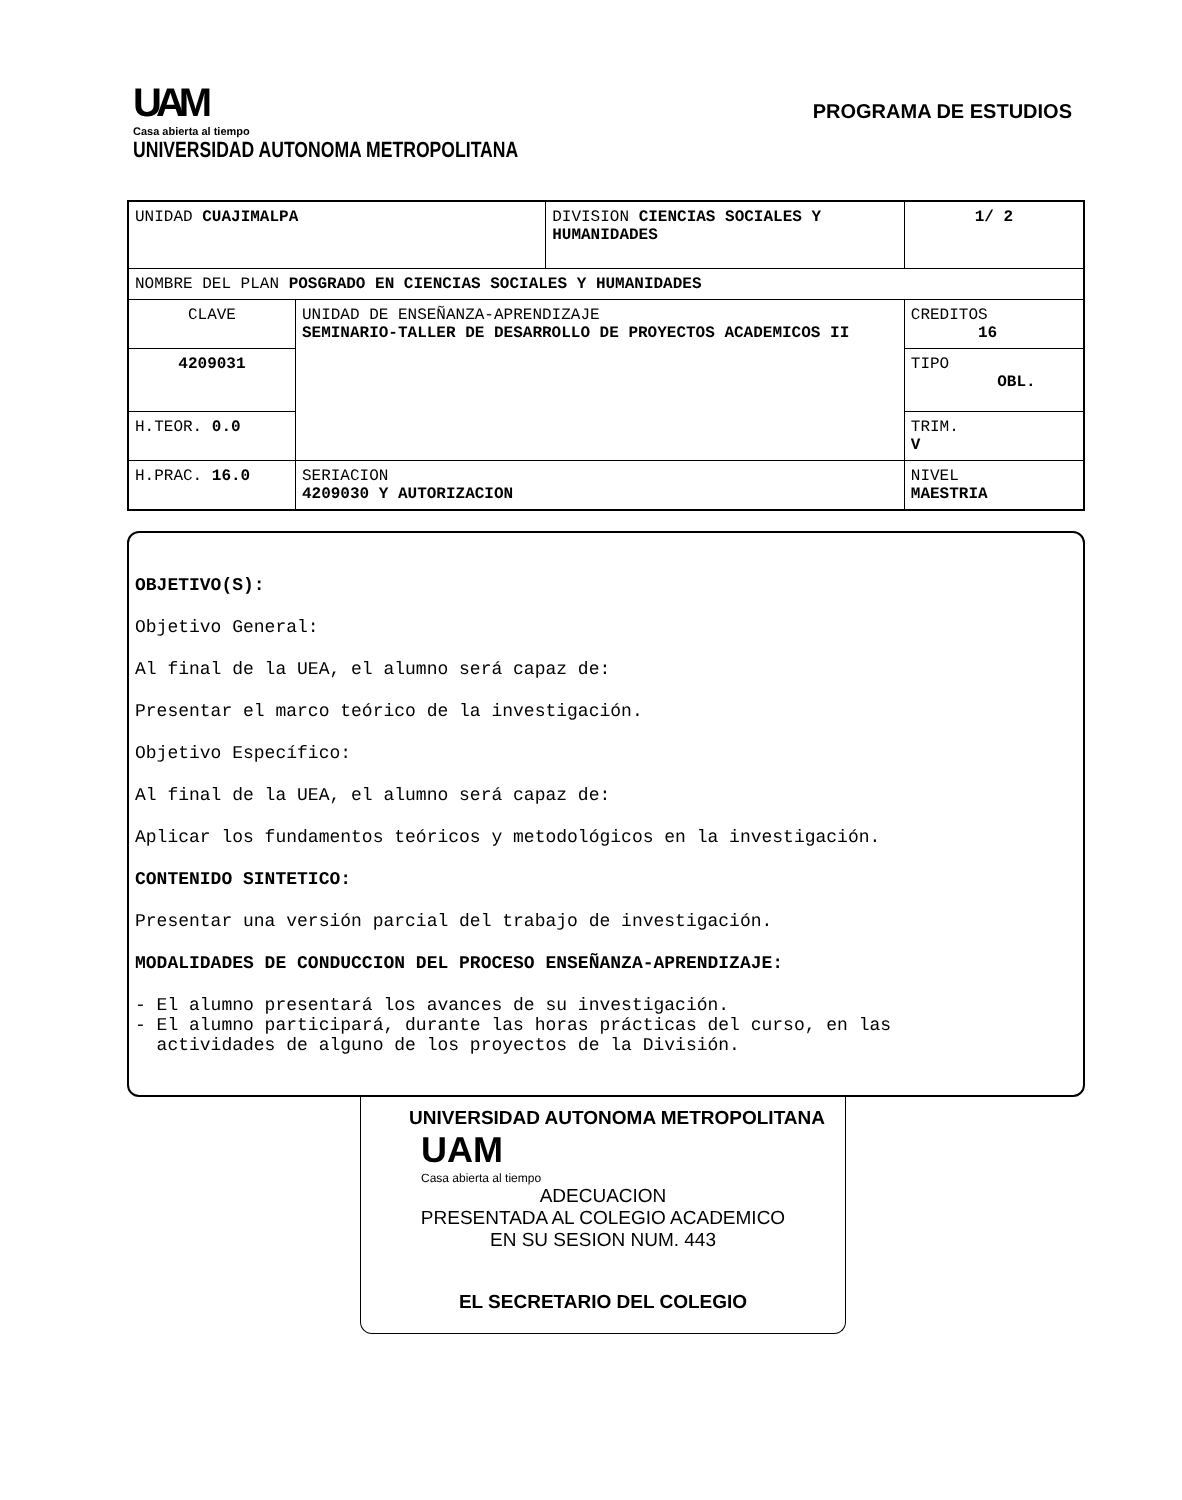UAM
Casa abierta al tiempo
UNIVERSIDAD AUTONOMA METROPOLITANA
PROGRAMA DE ESTUDIOS
| UNIDAD CUAJIMALPA | | DIVISION CIENCIAS SOCIALES Y HUMANIDADES | | 1/ 2 |
| NOMBRE DEL PLAN POSGRADO EN CIENCIAS SOCIALES Y HUMANIDADES | | | | |
| CLAVE | UNIDAD DE ENSEÑANZA-APRENDIZAJE SEMINARIO-TALLER DE DESARROLLO DE PROYECTOS ACADEMICOS II | | CREDITOS 16 | |
| 4209031 | | | TIPO OBL. | |
| H.TEOR. 0.0 | | | TRIM. V | |
| H.PRAC. 16.0 | SERIACION 4209030 Y AUTORIZACION | | NIVEL MAESTRIA | |
OBJETIVO(S):
Objetivo General:
Al final de la UEA, el alumno será capaz de:
Presentar el marco teórico de la investigación.
Objetivo Específico:
Al final de la UEA, el alumno será capaz de:
Aplicar los fundamentos teóricos y metodológicos en la investigación.
CONTENIDO SINTETICO:
Presentar una versión parcial del trabajo de investigación.
MODALIDADES DE CONDUCCION DEL PROCESO ENSEÑANZA-APRENDIZAJE:
- El alumno presentará los avances de su investigación.
- El alumno participará, durante las horas prácticas del curso, en las
actividades de alguno de los proyectos de la División.
UNIVERSIDAD AUTONOMA METROPOLITANA
UAM
Casa abierta al tiempo
ADECUACION
PRESENTADA AL COLEGIO ACADEMICO
EN SU SESION NUM. 443
EL SECRETARIO DEL COLEGIO